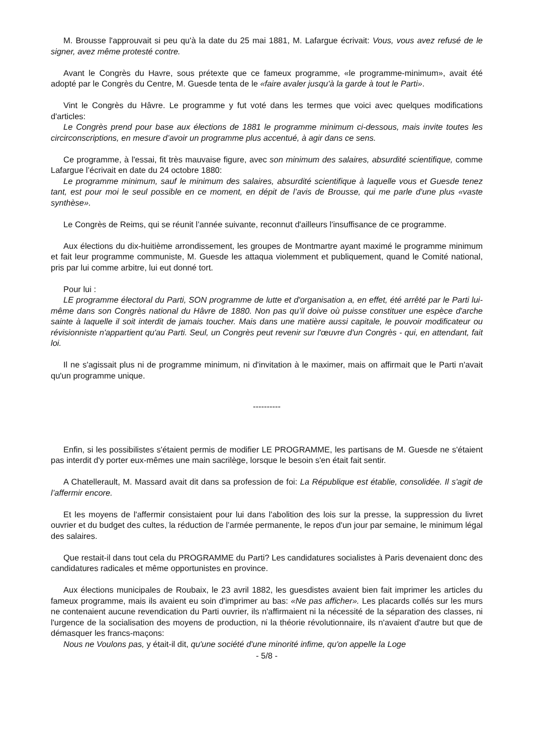M. Brousse l'approuvait si peu qu'à la date du 25 mai 1881, M. Lafargue écrivait: Vous, vous avez refusé de le signer, avez même protesté contre.
Avant le Congrès du Havre, sous prétexte que ce fameux programme, «le programme-minimum», avait été adopté par le Congrès du Centre, M. Guesde tenta de le «faire avaler jusqu'à la garde à tout le Parti».
Vint le Congrès du Hâvre. Le programme y fut voté dans les termes que voici avec quelques modifications d'articles:
Le Congrès prend pour base aux élections de 1881 le programme minimum ci-dessous, mais invite toutes les circirconscriptions, en mesure d’avoir un programme plus accentué, à agir dans ce sens.
Ce programme, à l'essai, fit très mauvaise figure, avec son minimum des salaires, absurdité scientifique, comme Lafargue l’écrivait en date du 24 octobre 1880:
Le programme minimum, sauf le minimum des salaires, absurdité scientifique à laquelle vous et Guesde tenez tant, est pour moi le seul possible en ce moment, en dépit de l’avis de Brousse, qui me parle d'une plus «vaste synthèse».
Le Congrès de Reims, qui se réunit l’année suivante, reconnut d'ailleurs l'insuffisance de ce programme.
Aux élections du dix-huitième arrondissement, les groupes de Montmartre ayant maximé le programme minimum et fait leur programme communiste, M. Guesde les attaqua violemment et publiquement, quand le Comité national, pris par lui comme arbitre, lui eut donné tort.
Pour lui :
LE programme électoral du Parti, SON programme de lutte et d'organisation a, en effet, été arrêté par le Parti lui-même dans son Congrès national du Hâvre de 1880. Non pas qu’il doive où puisse constituer une espèce d'arche sainte à laquelle il soit interdit de jamais toucher. Mais dans une matière aussi capitale, le pouvoir modificateur ou révisionniste n'appartient qu'au Parti. Seul, un Congrès peut revenir sur l'œuvre d'un Congrès - qui, en attendant, fait loi.
Il ne s'agissait plus ni de programme minimum, ni d'invitation à le maximer, mais on affirmait que le Parti n'avait qu'un programme unique.
----------
Enfin, si les possibilistes s'étaient permis de modifier LE PROGRAMME, les partisans de M. Guesde ne s'étaient pas interdit d'y porter eux-mêmes une main sacrilège, lorsque le besoin s'en était fait sentir.
A Chatellerault, M. Massard avait dit dans sa profession de foi: La République est établie, consolidée. Il s'agit de l’affermir encore.
Et les moyens de l'affermir consistaient pour lui dans l'abolition des lois sur la presse, la suppression du livret ouvrier et du budget des cultes, la réduction de l’armée permanente, le repos d'un jour par semaine, le minimum légal des salaires.
Que restait-il dans tout cela du PROGRAMME du Parti? Les candidatures socialistes à Paris devenaient donc des candidatures radicales et même opportunistes en province.
Aux élections municipales de Roubaix, le 23 avril 1882, les guesdistes avaient bien fait imprimer les articles du fameux programme, mais ils avaient eu soin d'imprimer au bas: «Ne pas afficher». Les placards collés sur les murs ne contenaient aucune revendication du Parti ouvrier, ils n'affirmaient ni la nécessité de la séparation des classes, ni l'urgence de la socialisation des moyens de production, ni la théorie révolutionnaire, ils n'avaient d'autre but que de démasquer les francs-maçons:
Nous ne Voulons pas, y était-il dit, qu'une société d'une minorité infime, qu'on appelle la Loge
- 5/8 -